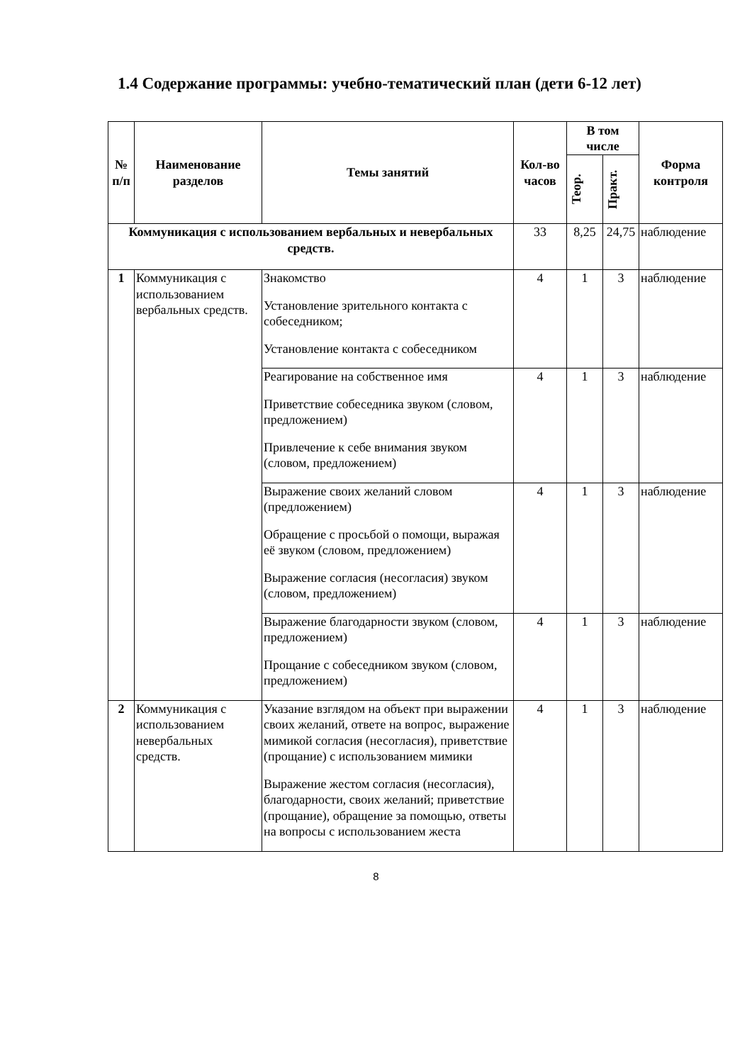1.4 Содержание программы: учебно-тематический план (дети 6-12 лет)
| № п/п | Наименование разделов | Темы занятий | Кол-во часов | В том числе | | Форма контроля |
| --- | --- | --- | --- | --- | --- | --- |
| | | | | Теор. | Практ. | |
| Коммуникация с использованием вербальных и невербальных средств. | | | 33 | 8,25 | 24,75 | наблюдение |
| 1 | Коммуникация с использованием вербальных средств. | Знакомство Установление зрительного контакта с собеседником; Установление контакта с собеседником | 4 | 1 | 3 | наблюдение |
| | | Реагирование на собственное имя Приветствие собеседника звуком (словом, предложением) Привлечение к себе внимания звуком (словом, предложением) | 4 | 1 | 3 | наблюдение |
| | | Выражение своих желаний словом (предложением) Обращение с просьбой о помощи, выражая её звуком (словом, предложением) Выражение согласия (несогласия) звуком (словом, предложением) | 4 | 1 | 3 | наблюдение |
| | | Выражение благодарности звуком (словом, предложением) Прощание с собеседником звуком (словом, предложением) | 4 | 1 | 3 | наблюдение |
| 2 | Коммуникация с использованием невербальных средств. | Указание взглядом на объект при выражении своих желаний, ответе на вопрос, выражение мимикой согласия (несогласия), приветствие (прощание) с использованием мимики Выражение жестом согласия (несогласия), благодарности, своих желаний; приветствие (прощание), обращение за помощью, ответы на вопросы с использованием жеста | 4 | 1 | 3 | наблюдение |
8